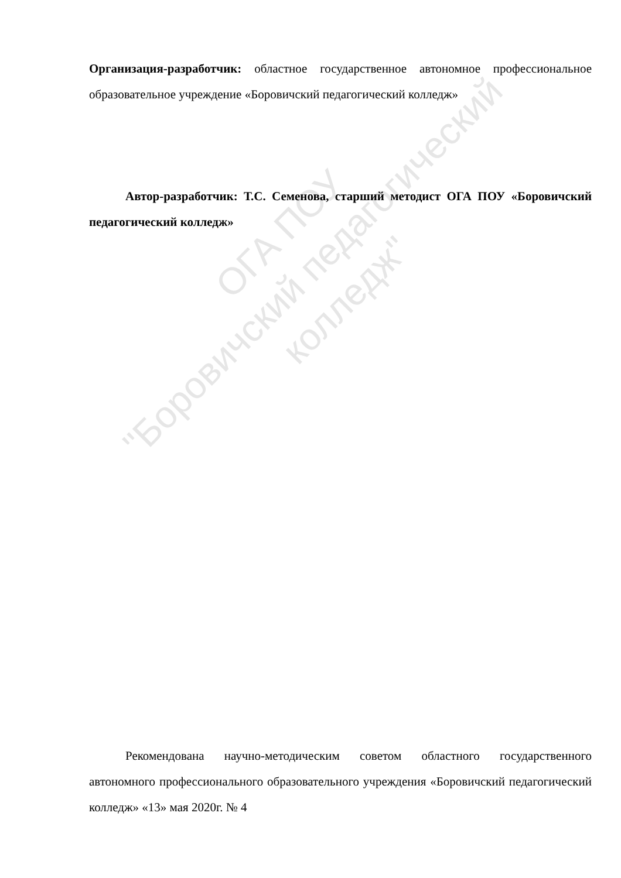Организация-разработчик: областное государственное автономное профессиональное образовательное учреждение «Боровичский педагогический колледж»
Автор-разработчик: Т.С. Семенова, старший методист ОГА ПОУ «Боровичский педагогический колледж»
Рекомендована научно-методическим советом областного государственного автономного профессионального образовательного учреждения «Боровичский педагогический колледж» «13» мая 2020г. № 4
ОГА ПОУ
"Боровичский педагогический колледж"